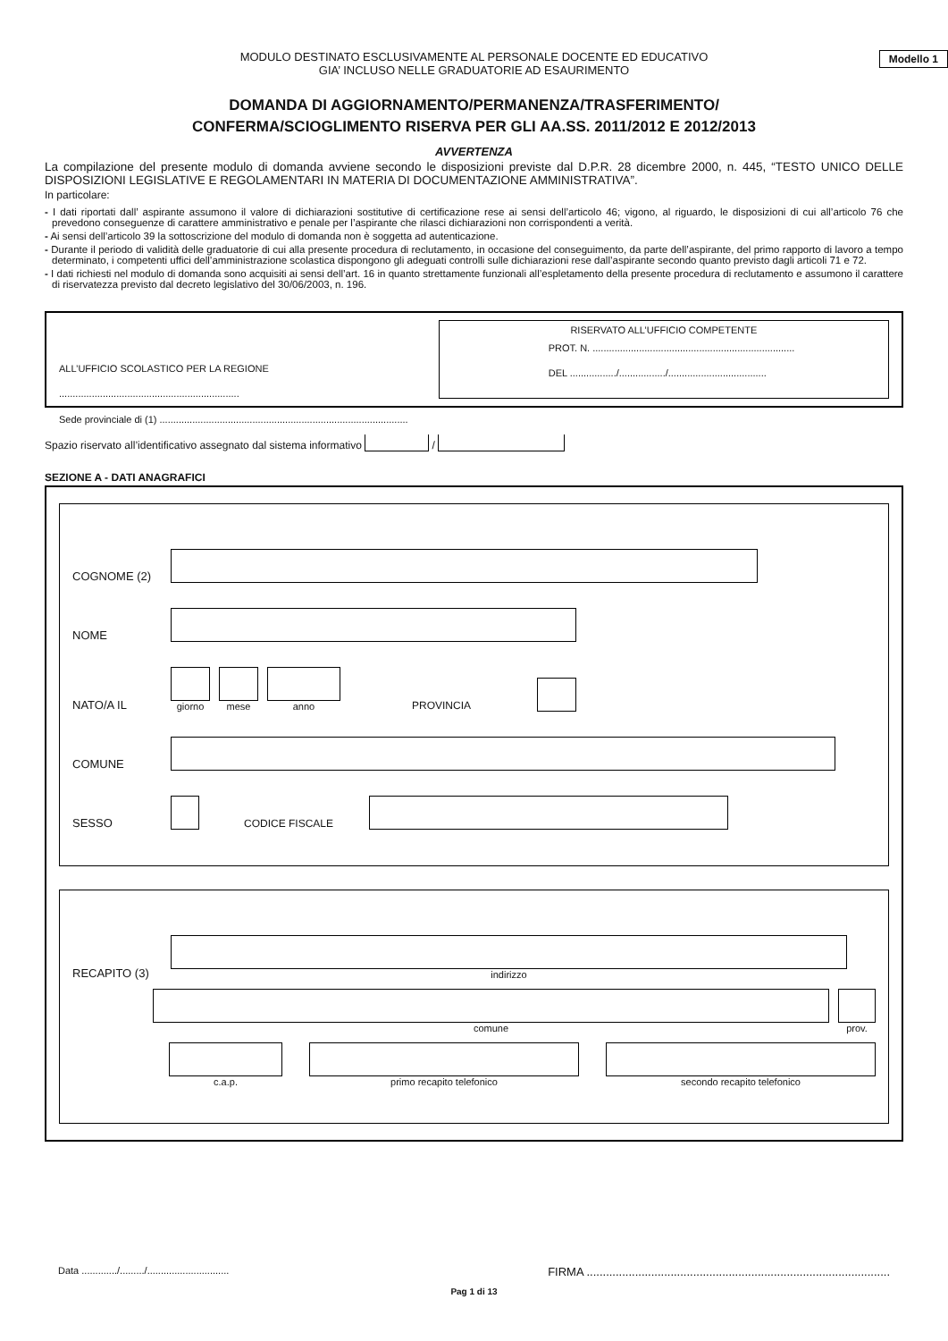MODULO DESTINATO ESCLUSIVAMENTE AL PERSONALE DOCENTE ED EDUCATIVO
GIA’ INCLUSO NELLE GRADUATORIE AD ESAURIMENTO
Modello 1
DOMANDA DI AGGIORNAMENTO/PERMANENZA/TRASFERIMENTO/
CONFERMA/SCIOGLIMENTO RISERVA PER GLI AA.SS. 2011/2012 E 2012/2013
AVVERTENZA
La compilazione del presente modulo di domanda avviene secondo le disposizioni previste dal D.P.R. 28 dicembre 2000, n. 445, “TESTO UNICO DELLE DISPOSIZIONI LEGISLATIVE E REGOLAMENTARI IN MATERIA DI DOCUMENTAZIONE AMMINISTRATIVA”.
In particolare:
- I dati riportati dall’ aspirante assumono il valore di dichiarazioni sostitutive di certificazione rese ai sensi dell’articolo 46; vigono, al riguardo, le disposizioni di cui all’articolo 76 che prevedono conseguenze di carattere amministrativo e penale per l’aspirante che rilasci dichiarazioni non corrispondenti a verità.
- Ai sensi dell’articolo 39 la sottoscrizione del modulo di domanda non è soggetta ad autenticazione.
- Durante il periodo di validità delle graduatorie di cui alla presente procedura di reclutamento, in occasione del conseguimento, da parte dell’aspirante, del primo rapporto di lavoro a tempo determinato, i competenti uffici dell’amministrazione scolastica dispongono gli adeguati controlli sulle dichiarazioni rese dall’aspirante secondo quanto previsto dagli articoli 71 e 72.
- I dati richiesti nel modulo di domanda sono acquisiti ai sensi dell’art. 16 in quanto strettamente funzionali all’espletamento della presente procedura di reclutamento e assumono il carattere di riservatezza previsto dal decreto legislativo del 30/06/2003, n. 196.
ALL’UFFICIO SCOLASTICO PER LA REGIONE ..................................................................
Sede provinciale di (1) ...........................................................................................
RISERVATO ALL’UFFICIO COMPETENTE
PROT. N. ..........................................................................
DEL ................./................./....................................
Spazio riservato all’identificativo assegnato dal sistema informativo /
SEZIONE A - DATI ANAGRAFICI
COGNOME (2)
NOME
NATO/A IL
giorno
mese
anno
PROVINCIA
COMUNE
SESSO
CODICE FISCALE
RECAPITO (3)
indirizzo
comune
prov.
c.a.p.
primo recapito telefonico
secondo recapito telefonico
Data ............./........./.............................. FIRMA ..............................................................................................
Pag 1 di 13